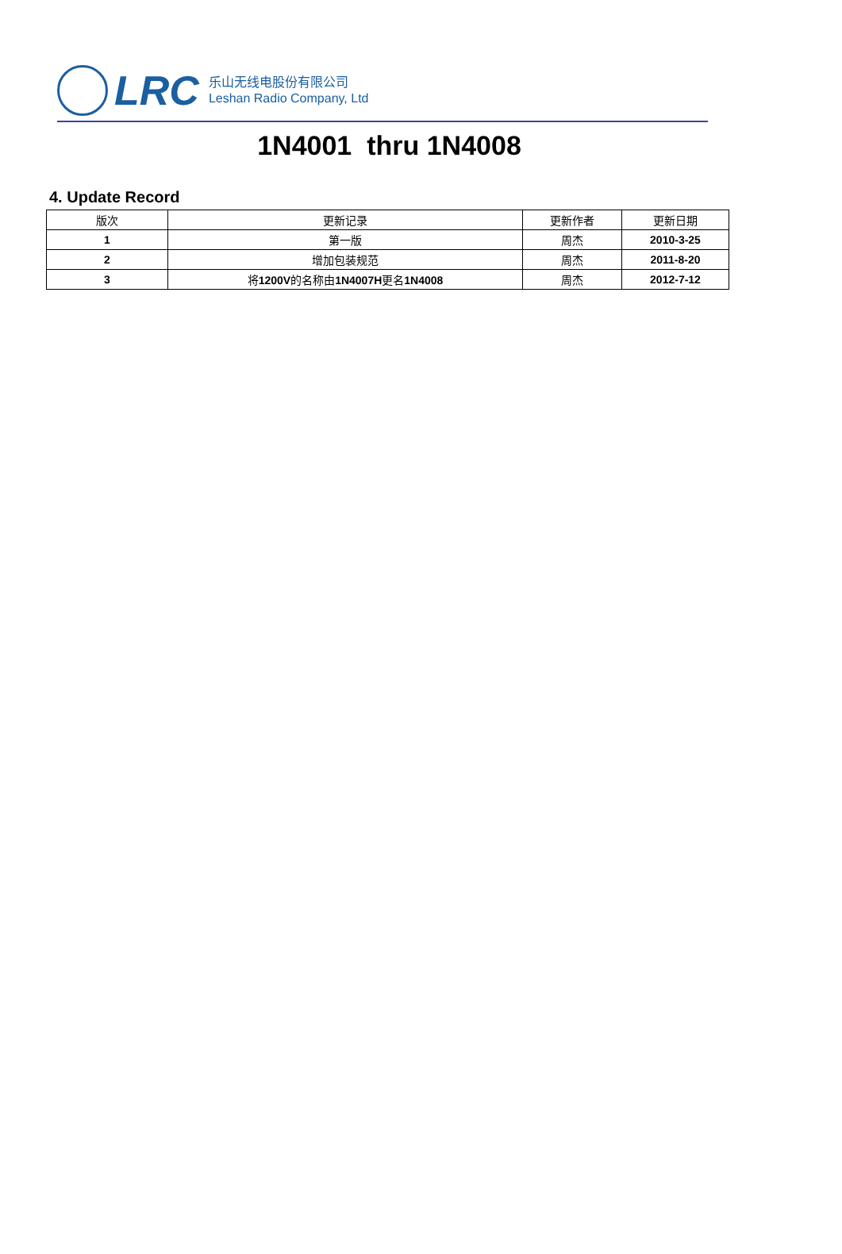LRC
乐山无线电股份有限公司
Leshan Radio Company, Ltd
1N4001 thru 1N4008
4. Update Record
| 版次 | 更新记录 | 更新作者 | 更新日期 |
| --- | --- | --- | --- |
| 1 | 第一版 | 周杰 | 2010-3-25 |
| 2 | 增加包装规范 | 周杰 | 2011-8-20 |
| 3 | 将 1200V 的名称由 1N4007H 更名 1N4008 | 周杰 | 2012-7-12 |